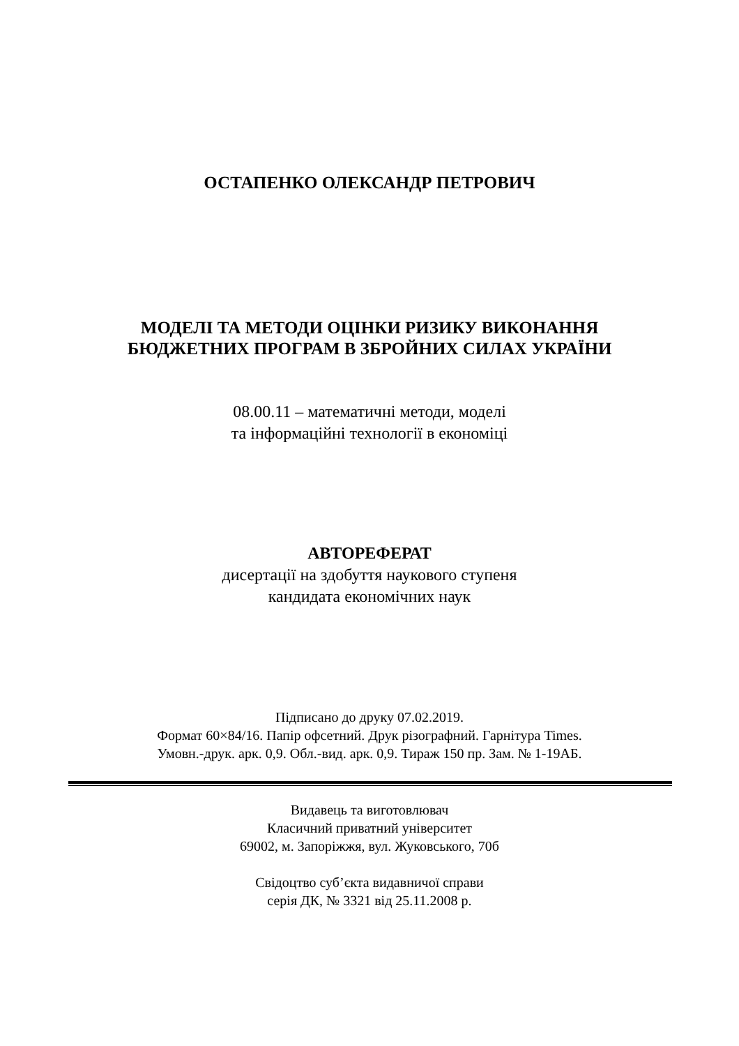ОСТАПЕНКО ОЛЕКСАНДР ПЕТРОВИЧ
МОДЕЛІ ТА МЕТОДИ ОЦІНКИ РИЗИКУ ВИКОНАННЯ
БЮДЖЕТНИХ ПРОГРАМ В ЗБРОЙНИХ СИЛАХ УКРАЇНИ
08.00.11 – математичні методи, моделі
та інформаційні технології в економіці
АВТОРЕФЕРАТ
дисертації на здобуття наукового ступеня
кандидата економічних наук
Підписано до друку 07.02.2019.
Формат 60×84/16. Папір офсетний. Друк різографний. Гарнітура Times.
Умовн.-друк. арк. 0,9. Обл.-вид. арк. 0,9. Тираж 150 пр. Зам. № 1-19АБ.
Видавець та виготовлювач
Класичний приватний університет
69002, м. Запоріжжя, вул. Жуковського, 70б
Свідоцтво суб’єкта видавничої справи
серія ДК, № 3321 від 25.11.2008 р.